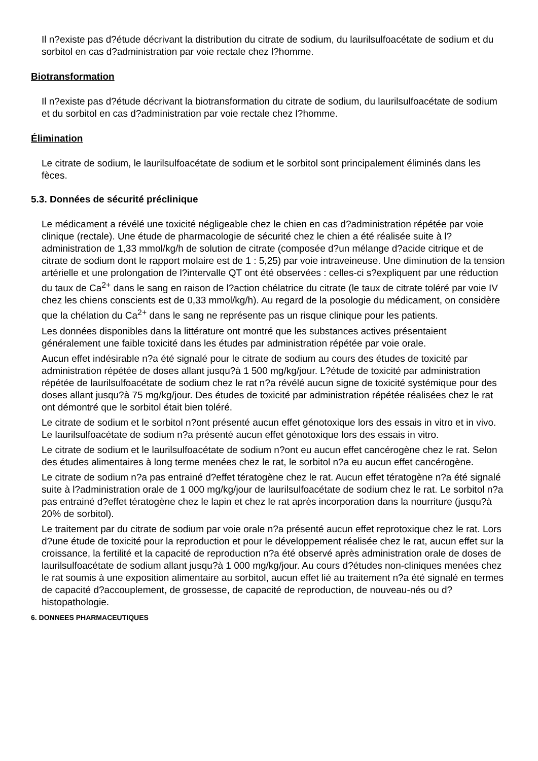Il n?existe pas d?étude décrivant la distribution du citrate de sodium, du laurilsulfoacétate de sodium et du sorbitol en cas d?administration par voie rectale chez l?homme.
Biotransformation
Il n?existe pas d?étude décrivant la biotransformation du citrate de sodium, du laurilsulfoacétate de sodium et du sorbitol en cas d?administration par voie rectale chez l?homme.
Élimination
Le citrate de sodium, le laurilsulfoacétate de sodium et le sorbitol sont principalement éliminés dans les fèces.
5.3. Données de sécurité préclinique
Le médicament a révélé une toxicité négligeable chez le chien en cas d?administration répétée par voie clinique (rectale). Une étude de pharmacologie de sécurité chez le chien a été réalisée suite à l?administration de 1,33 mmol/kg/h de solution de citrate (composée d?un mélange d?acide citrique et de citrate de sodium dont le rapport molaire est de 1 : 5,25) par voie intraveineuse. Une diminution de la tension artérielle et une prolongation de l?intervalle QT ont été observées : celles-ci s?expliquent par une réduction du taux de Ca<sup>2+</sup> dans le sang en raison de l?action chélatrice du citrate (le taux de citrate toléré par voie IV chez les chiens conscients est de 0,33 mmol/kg/h). Au regard de la posologie du médicament, on considère que la chélation du Ca<sup>2+</sup> dans le sang ne représente pas un risque clinique pour les patients.
Les données disponibles dans la littérature ont montré que les substances actives présentaient généralement une faible toxicité dans les études par administration répétée par voie orale.
Aucun effet indésirable n?a été signalé pour le citrate de sodium au cours des études de toxicité par administration répétée de doses allant jusqu?à 1 500 mg/kg/jour. L?étude de toxicité par administration répétée de laurilsulfoacétate de sodium chez le rat n?a révélé aucun signe de toxicité systémique pour des doses allant jusqu?à 75 mg/kg/jour. Des études de toxicité par administration répétée réalisées chez le rat ont démontré que le sorbitol était bien toléré.
Le citrate de sodium et le sorbitol n?ont présenté aucun effet génotoxique lors des essais in vitro et in vivo. Le laurilsulfoacétate de sodium n?a présenté aucun effet génotoxique lors des essais in vitro.
Le citrate de sodium et le laurilsulfoacétate de sodium n?ont eu aucun effet cancérogène chez le rat. Selon des études alimentaires à long terme menées chez le rat, le sorbitol n?a eu aucun effet cancérogène.
Le citrate de sodium n?a pas entrainé d?effet tératogène chez le rat. Aucun effet tératogène n?a été signalé suite à l?administration orale de 1 000 mg/kg/jour de laurilsulfoacétate de sodium chez le rat. Le sorbitol n?a pas entrainé d?effet tératogène chez le lapin et chez le rat après incorporation dans la nourriture (jusqu?à 20% de sorbitol).
Le traitement par du citrate de sodium par voie orale n?a présenté aucun effet reprotoxique chez le rat. Lors d?une étude de toxicité pour la reproduction et pour le développement réalisée chez le rat, aucun effet sur la croissance, la fertilité et la capacité de reproduction n?a été observé après administration orale de doses de laurilsulfoacétate de sodium allant jusqu?à 1 000 mg/kg/jour. Au cours d?études non-cliniques menées chez le rat soumis à une exposition alimentaire au sorbitol, aucun effet lié au traitement n?a été signalé en termes de capacité d?accouplement, de grossesse, de capacité de reproduction, de nouveau-nés ou d?histopathologie.
6. DONNEES PHARMACEUTIQUES